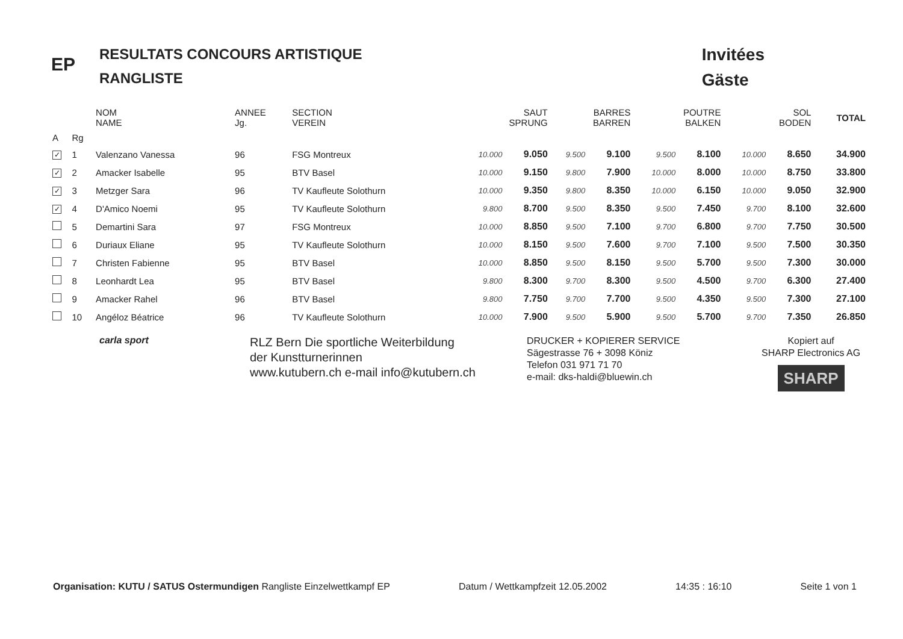EP
RESULTATS CONCOURS ARTISTIQUE
RANGLISTE
Invitées
Gäste
| | | NOM NAME | ANNEE Jg. | SECTION VEREIN | | SAUT SPRUNG | | BARRES BARREN | | POUTRE BALKEN | | SOL BODEN | | TOTAL |
| --- | --- | --- | --- | --- | --- | --- | --- | --- | --- | --- | --- | --- | --- | --- |
| A | Rg | | | | | | | | | | | | | |
| ✓ | 1 | Valenzano Vanessa | 96 | FSG Montreux | | 10.000 | 9.050 | 9.500 | 9.100 | 9.500 | 8.100 | 10.000 | 8.650 | 34.900 |
| ✓ | 2 | Amacker Isabelle | 95 | BTV Basel | | 10.000 | 9.150 | 9.800 | 7.900 | 10.000 | 8.000 | 10.000 | 8.750 | 33.800 |
| ✓ | 3 | Metzger Sara | 96 | TV Kaufleute Solothurn | | 10.000 | 9.350 | 9.800 | 8.350 | 10.000 | 6.150 | 10.000 | 9.050 | 32.900 |
| ✓ | 4 | D'Amico Noemi | 95 | TV Kaufleute Solothurn | | 9.800 | 8.700 | 9.500 | 8.350 | 9.500 | 7.450 | 9.700 | 8.100 | 32.600 |
| | 5 | Demartini Sara | 97 | FSG Montreux | | 10.000 | 8.850 | 9.500 | 7.100 | 9.700 | 6.800 | 9.700 | 7.750 | 30.500 |
| | 6 | Duriaux Eliane | 95 | TV Kaufleute Solothurn | | 10.000 | 8.150 | 9.500 | 7.600 | 9.700 | 7.100 | 9.500 | 7.500 | 30.350 |
| | 7 | Christen Fabienne | 95 | BTV Basel | | 10.000 | 8.850 | 9.500 | 8.150 | 9.500 | 5.700 | 9.500 | 7.300 | 30.000 |
| | 8 | Leonhardt Lea | 95 | BTV Basel | | 9.800 | 8.300 | 9.700 | 8.300 | 9.500 | 4.500 | 9.700 | 6.300 | 27.400 |
| | 9 | Amacker Rahel | 96 | BTV Basel | | 9.800 | 7.750 | 9.700 | 7.700 | 9.500 | 4.350 | 9.500 | 7.300 | 27.100 |
| | 10 | Angéloz Béatrice | 96 | TV Kaufleute Solothurn | | 10.000 | 7.900 | 9.500 | 5.900 | 9.500 | 5.700 | 9.700 | 7.350 | 26.850 |
carla sport
RLZ Bern Die sportliche Weiterbildung
der Kunstturnerinnen
www.kutubern.ch e-mail info@kutubern.ch
DRUCKER + KOPIERER SERVICE
Sägestrasse 76 + 3098 Köniz
Telefon 031 971 71 70
e-mail: dks-haldi@bluewin.ch
Kopiert auf
SHARP Electronics AG
SHARP
Organisation: KUTU / SATUS Ostermundigen Rangliste Einzelwettkampf EP Datum / Wettkampfzeit 12.05.2002 14:35 : 16:10 Seite 1 von 1